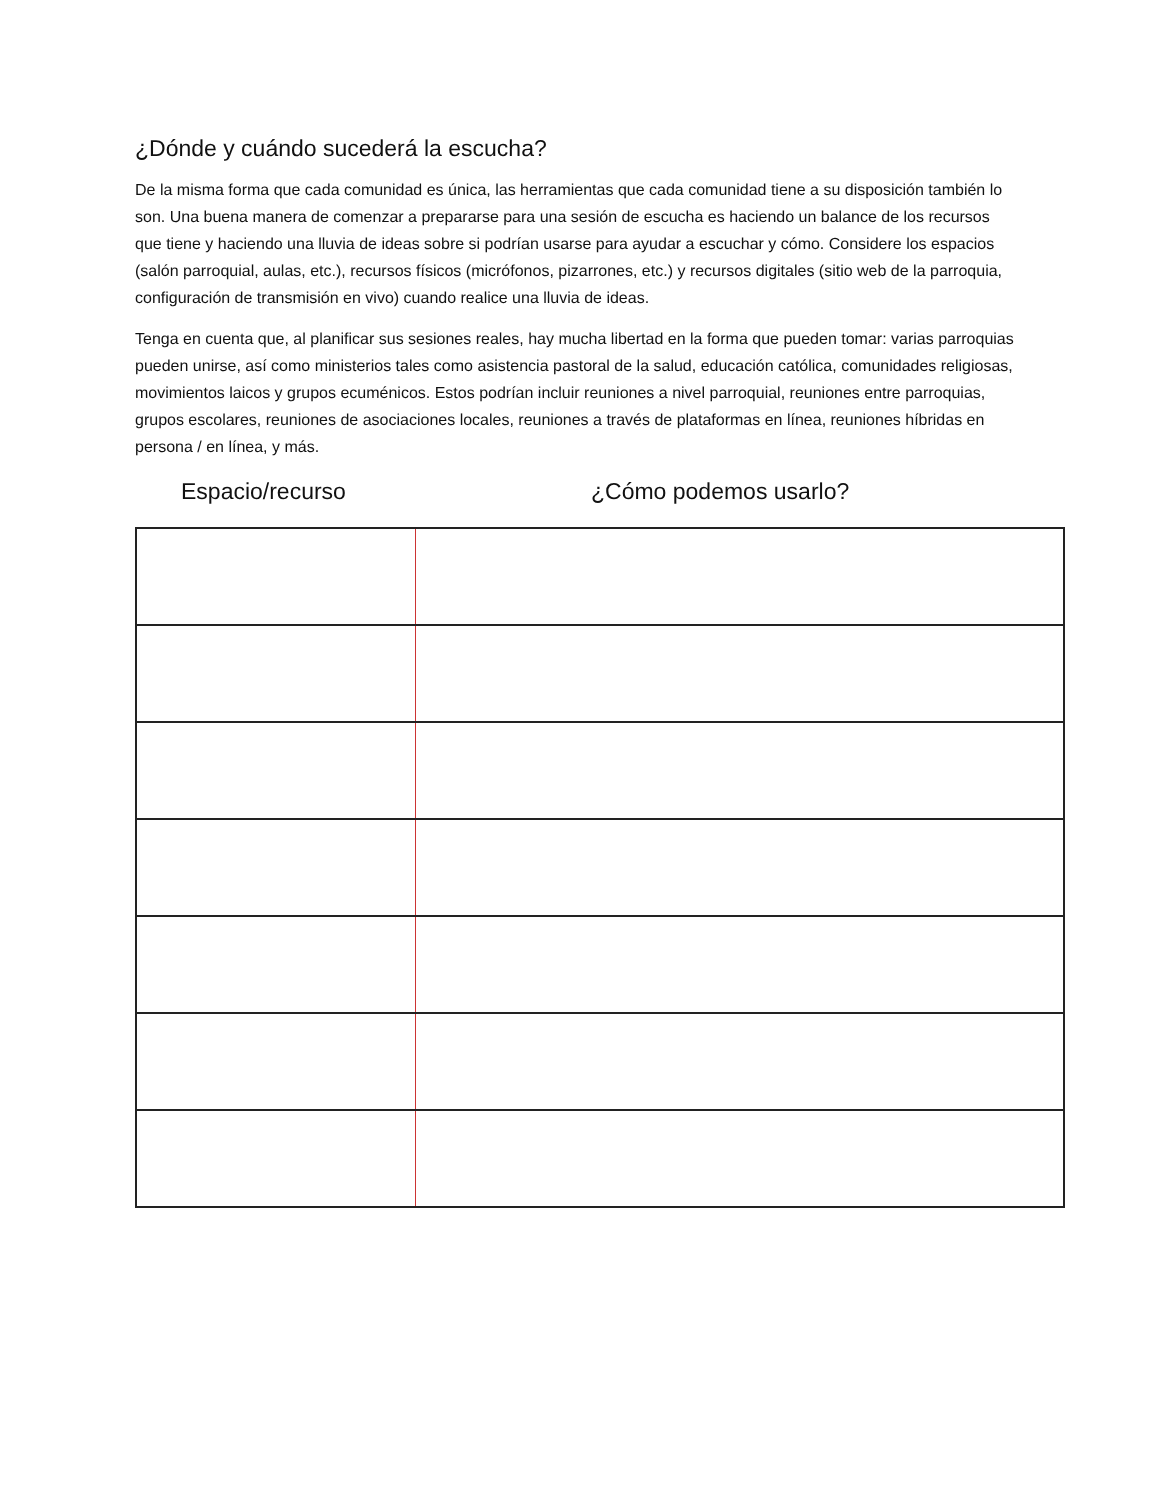¿Dónde y cuándo sucederá la escucha?
De la misma forma que cada comunidad es única, las herramientas que cada comunidad tiene a su disposición también lo son. Una buena manera de comenzar a prepararse para una sesión de escucha es haciendo un balance de los recursos que tiene y haciendo una lluvia de ideas sobre si podrían usarse para ayudar a escuchar y cómo. Considere los espacios (salón parroquial, aulas, etc.), recursos físicos (micrófonos, pizarrones, etc.) y recursos digitales (sitio web de la parroquia, configuración de transmisión en vivo) cuando realice una lluvia de ideas.
Tenga en cuenta que, al planificar sus sesiones reales, hay mucha libertad en la forma que pueden tomar: varias parroquias pueden unirse, así como ministerios tales como asistencia pastoral de la salud, educación católica, comunidades religiosas, movimientos laicos y grupos ecuménicos. Estos podrían incluir reuniones a nivel parroquial, reuniones entre parroquias, grupos escolares, reuniones de asociaciones locales, reuniones a través de plataformas en línea, reuniones híbridas en persona / en línea, y más.
Espacio/recurso ¿Cómo podemos usarlo?